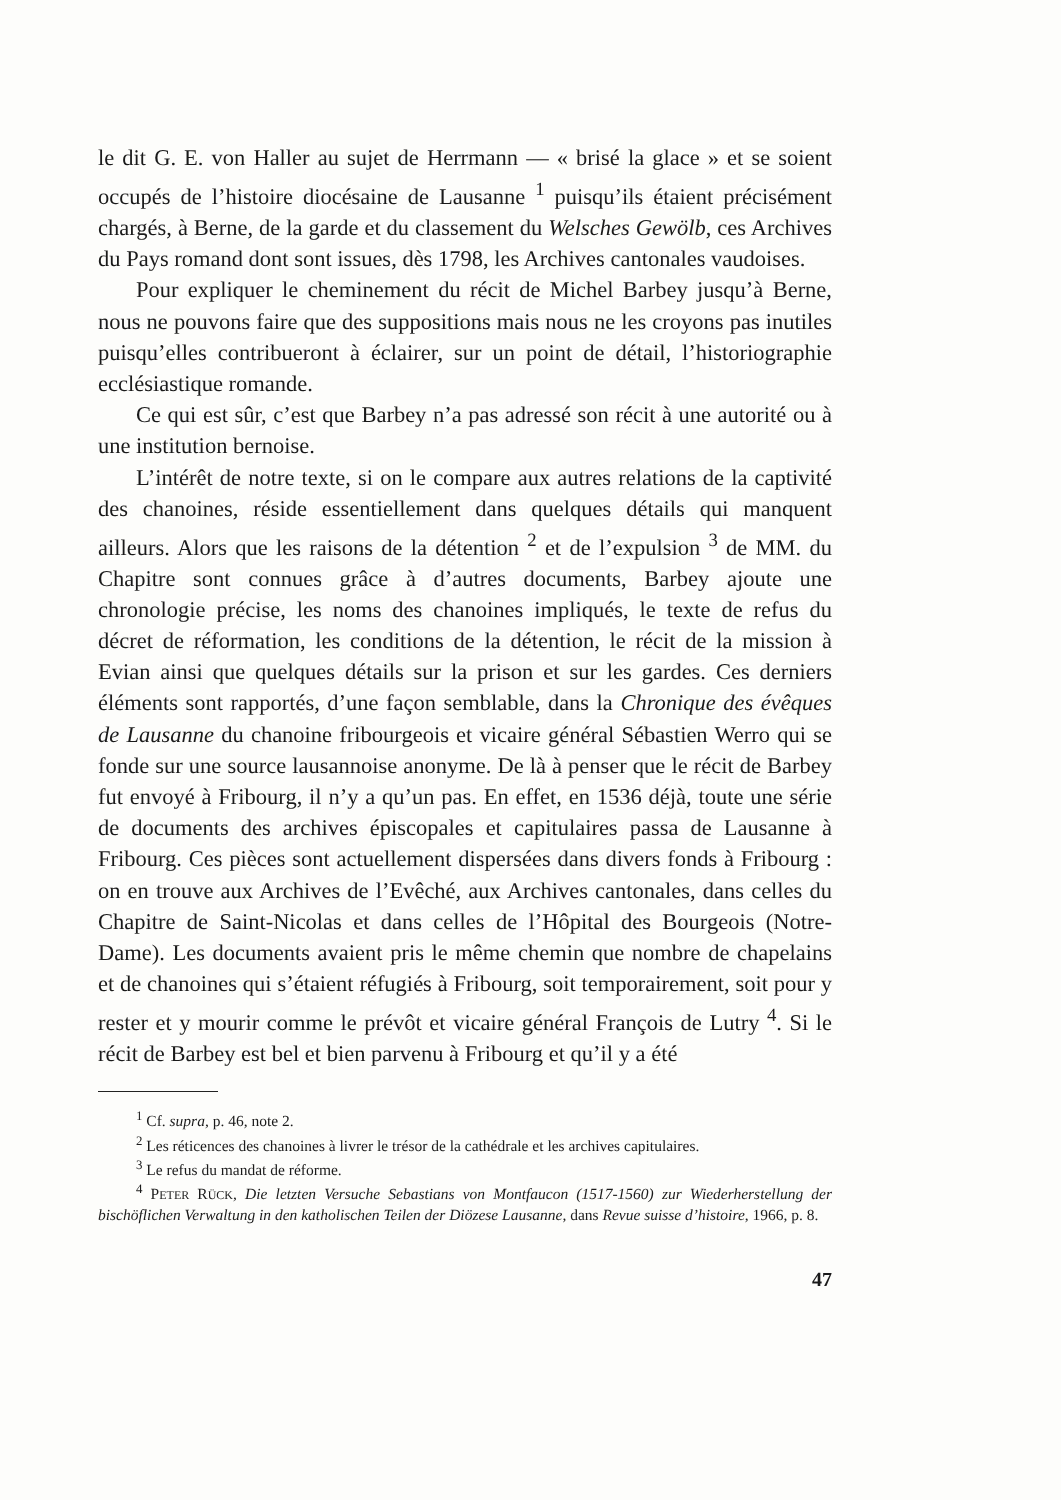le dit G. E. von Haller au sujet de Herrmann — « brisé la glace » et se soient occupés de l’histoire diocésaine de Lausanne <sup>1</sup> puisqu’ils étaient précisément chargés, à Berne, de la garde et du classement du Welsches Gewölb, ces Archives du Pays romand dont sont issues, dès 1798, les Archives cantonales vaudoises.
Pour expliquer le cheminement du récit de Michel Barbey jusqu’à Berne, nous ne pouvons faire que des suppositions mais nous ne les croyons pas inutiles puisqu’elles contribueront à éclairer, sur un point de détail, l’historiographie ecclésiastique romande.
Ce qui est sûr, c’est que Barbey n’a pas adressé son récit à une autorité ou à une institution bernoise.
L’intérêt de notre texte, si on le compare aux autres relations de la captivité des chanoines, réside essentiellement dans quelques détails qui manquent ailleurs. Alors que les raisons de la détention <sup>2</sup> et de l’expulsion <sup>3</sup> de MM. du Chapitre sont connues grâce à d’autres documents, Barbey ajoute une chronologie précise, les noms des chanoines impliqués, le texte de refus du décret de réformation, les conditions de la détention, le récit de la mission à Evian ainsi que quelques détails sur la prison et sur les gardes. Ces derniers éléments sont rapportés, d’une façon semblable, dans la Chronique des évêques de Lausanne du chanoine fribourgeois et vicaire général Sébastien Werro qui se fonde sur une source lausannoise anonyme. De là à penser que le récit de Barbey fut envoyé à Fribourg, il n’y a qu’un pas. En effet, en 1536 déjà, toute une série de documents des archives épiscopales et capitulaires passa de Lausanne à Fribourg. Ces pièces sont actuellement dispersées dans divers fonds à Fribourg : on en trouve aux Archives de l’Evêché, aux Archives cantonales, dans celles du Chapitre de Saint-Nicolas et dans celles de l’Hôpital des Bourgeois (Notre-Dame). Les documents avaient pris le même chemin que nombre de chapelains et de chanoines qui s’étaient réfugiés à Fribourg, soit temporairement, soit pour y rester et y mourir comme le prévôt et vicaire général François de Lutry <sup>4</sup>. Si le récit de Barbey est bel et bien parvenu à Fribourg et qu’il y a été
<sup>1</sup> Cf. supra, p. 46, note 2.
<sup>2</sup> Les réticences des chanoines à livrer le trésor de la cathédrale et les archives capitulaires.
<sup>3</sup> Le refus du mandat de réforme.
<sup>4</sup> PETER RÜCK, Die letzten Versuche Sebastians von Montfaucon (1517-1560) zur Wiederherstellung der bischöflichen Verwaltung in den katholischen Teilen der Diözese Lausanne, dans Revue suisse d’histoire, 1966, p. 8.
47